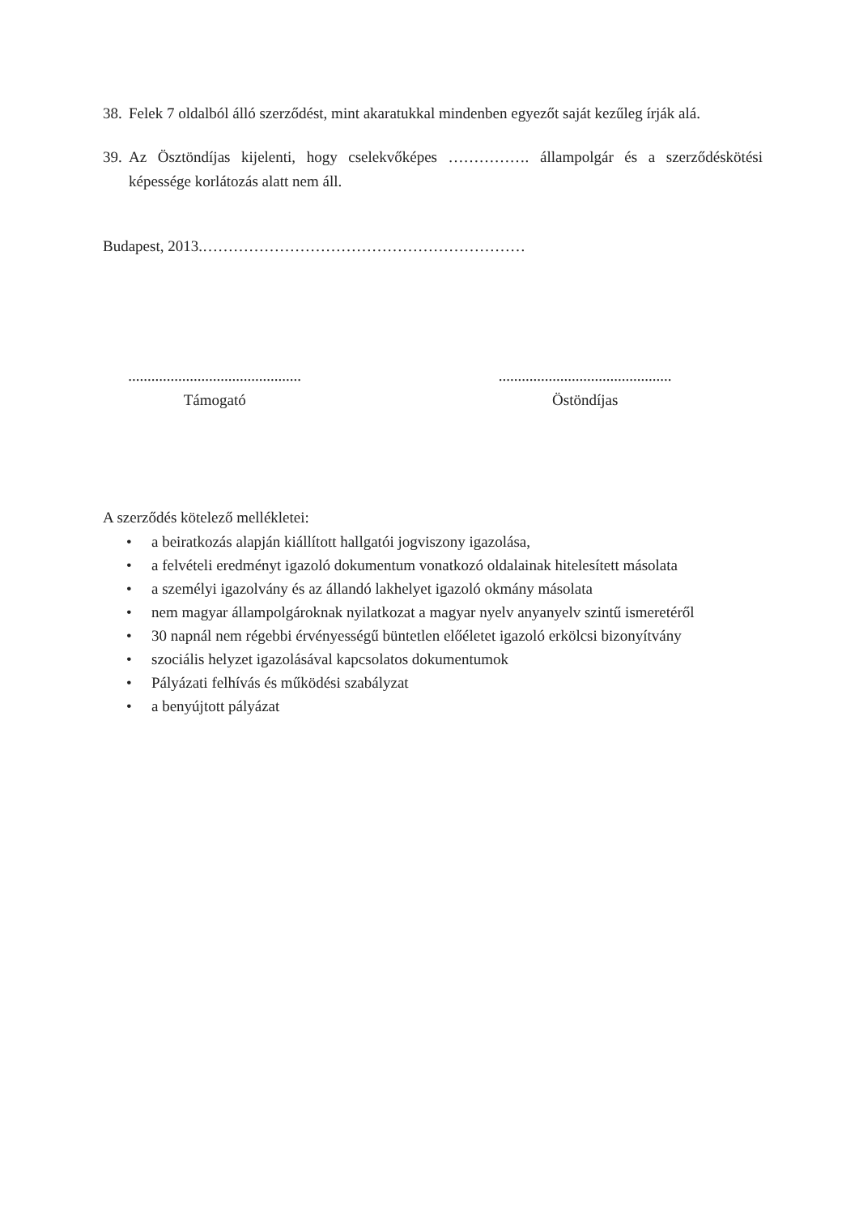38. Felek 7 oldalból álló szerződést, mint akaratukkal mindenben egyezőt saját kezűleg írják alá.
39. Az Ösztöndíjas kijelenti, hogy cselekvőképes ……………. állampolgár és a szerződéskötési képessége korlátozás alatt nem áll.
Budapest, 2013.………………………………………………………
.............................................
Támogató
.............................................
Östöndíjas
A szerződés kötelező mellékletei:
• a beiratkozás alapján kiállított hallgatói jogviszony igazolása,
• a felvételi eredményt igazoló dokumentum vonatkozó oldalainak hitelesített másolata
• a személyi igazolvány és az állandó lakhelyet igazoló okmány másolata
• nem magyar állampolgároknak nyilatkozat a magyar nyelv anyanyelv szintű ismeretéről
• 30 napnál nem régebbi érvényességű büntetlen előéletet igazoló erkölcsi bizonyítvány
• szociális helyzet igazolásával kapcsolatos dokumentumok
• Pályázati felhívás és működési szabályzat
• a benyújtott pályázat